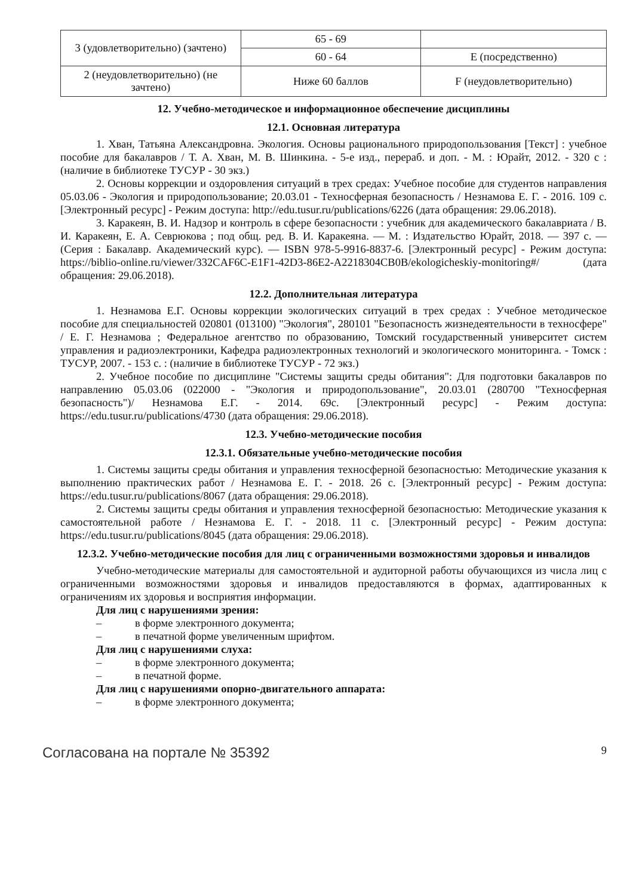| 3 (удовлетворительно) (зачтено) | 65 - 69 | |
| | 60 - 64 | E (посредственно) |
| 2 (неудовлетворительно) (не зачтено) | Ниже 60 баллов | F (неудовлетворительно) |
12. Учебно-методическое и информационное обеспечение дисциплины
12.1. Основная литература
1. Хван, Татьяна Александровна. Экология. Основы рационального природопользования [Текст] : учебное пособие для бакалавров / Т. А. Хван, М. В. Шинкина. - 5-е изд., перераб. и доп. - М. : Юрайт, 2012. - 320 с : (наличие в библиотеке ТУСУР - 30 экз.)
2. Основы коррекции и оздоровления ситуаций в трех средах: Учебное пособие для студентов направления 05.03.06 - Экология и природопользование; 20.03.01 - Техносферная безопасность / Незнамова Е. Г. - 2016. 109 с. [Электронный ресурс] - Режим доступа: http://edu.tusur.ru/publications/6226 (дата обращения: 29.06.2018).
3. Каракеян, В. И. Надзор и контроль в сфере безопасности : учебник для академического бакалавриата / В. И. Каракеян, Е. А. Севрюкова ; под общ. ред. В. И. Каракеяна. — М. : Издательство Юрайт, 2018. — 397 с. — (Серия : Бакалавр. Академический курс). — ISBN 978-5-9916-8837-6. [Электронный ресурс] - Режим доступа: https://biblio-online.ru/viewer/332CAF6C-E1F1-42D3-86E2-A2218304CB0B/ekologicheskiy-monitoring#/ (дата обращения: 29.06.2018).
12.2. Дополнительная литература
1. Незнамова Е.Г. Основы коррекции экологических ситуаций в трех средах : Учебное методическое пособие для специальностей 020801 (013100) "Экология", 280101 "Безопасность жизнедеятельности в техносфере" / Е. Г. Незнамова ; Федеральное агентство по образованию, Томский государственный университет систем управления и радиоэлектроники, Кафедра радиоэлектронных технологий и экологического мониторинга. - Томск : ТУСУР, 2007. - 153 с. : (наличие в библиотеке ТУСУР - 72 экз.)
2. Учебное пособие по дисциплине "Системы защиты среды обитания": Для подготовки бакалавров по направлению 05.03.06 (022000 - "Экология и природопользование", 20.03.01 (280700 "Техносферная безопасность")/ Незнамова Е.Г. - 2014. 69с. [Электронный ресурс] - Режим доступа: https://edu.tusur.ru/publications/4730 (дата обращения: 29.06.2018).
12.3. Учебно-методические пособия
12.3.1. Обязательные учебно-методические пособия
1. Системы защиты среды обитания и управления техносферной безопасностью: Методические указания к выполнению практических работ / Незнамова Е. Г. - 2018. 26 с. [Электронный ресурс] - Режим доступа: https://edu.tusur.ru/publications/8067 (дата обращения: 29.06.2018).
2. Системы защиты среды обитания и управления техносферной безопасностью: Методические указания к самостоятельной работе / Незнамова Е. Г. - 2018. 11 с. [Электронный ресурс] - Режим доступа: https://edu.tusur.ru/publications/8045 (дата обращения: 29.06.2018).
12.3.2. Учебно-методические пособия для лиц с ограниченными возможностями здоровья и инвалидов
Учебно-методические материалы для самостоятельной и аудиторной работы обучающихся из числа лиц с ограниченными возможностями здоровья и инвалидов предоставляются в формах, адаптированных к ограничениям их здоровья и восприятия информации.
Для лиц с нарушениями зрения:
– в форме электронного документа;
– в печатной форме увеличенным шрифтом.
Для лиц с нарушениями слуха:
– в форме электронного документа;
– в печатной форме.
Для лиц с нарушениями опорно-двигательного аппарата:
– в форме электронного документа;
Согласована на портале № 35392 9